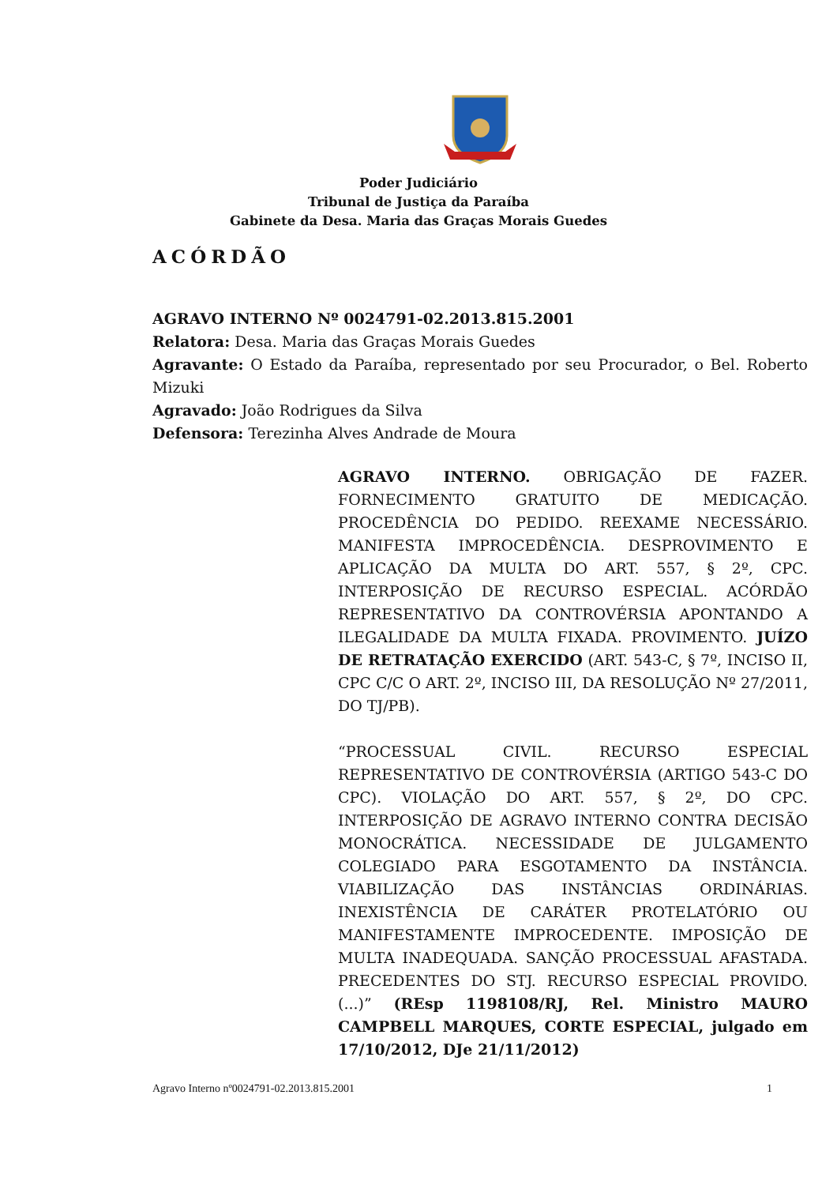Poder Judiciário
Tribunal de Justiça da Paraíba
Gabinete da Desa. Maria das Graças Morais Guedes
ACÓRDÃO
AGRAVO INTERNO Nº 0024791-02.2013.815.2001
Relatora: Desa. Maria das Graças Morais Guedes
Agravante: O Estado da Paraíba, representado por seu Procurador, o Bel. Roberto Mizuki
Agravado: João Rodrigues da Silva
Defensora: Terezinha Alves Andrade de Moura
AGRAVO INTERNO. OBRIGAÇÃO DE FAZER. FORNECIMENTO GRATUITO DE MEDICAÇÃO. PROCEDÊNCIA DO PEDIDO. REEXAME NECESSÁRIO. MANIFESTA IMPROCEDÊNCIA. DESPROVIMENTO E APLICAÇÃO DA MULTA DO ART. 557, § 2º, CPC. INTERPOSIÇÃO DE RECURSO ESPECIAL. ACÓRDÃO REPRESENTATIVO DA CONTROVÉRSIA APONTANDO A ILEGALIDADE DA MULTA FIXADA. PROVIMENTO. JUÍZO DE RETRATAÇÃO EXERCIDO (ART. 543-C, § 7º, INCISO II, CPC C/C O ART. 2º, INCISO III, DA RESOLUÇÃO Nº 27/2011, DO TJ/PB).
“PROCESSUAL CIVIL. RECURSO ESPECIAL REPRESENTATIVO DE CONTROVÉRSIA (ARTIGO 543-C DO CPC). VIOLAÇÃO DO ART. 557, § 2º, DO CPC. INTERPOSIÇÃO DE AGRAVO INTERNO CONTRA DECISÃO MONOCRÁTICA. NECESSIDADE DE JULGAMENTO COLEGIADO PARA ESGOTAMENTO DA INSTÂNCIA. VIABILIZAÇÃO DAS INSTÂNCIAS ORDINÁRIAS. INEXISTÊNCIA DE CARÁTER PROTELATÓRIO OU MANIFESTAMENTE IMPROCEDENTE. IMPOSIÇÃO DE MULTA INADEQUADA. SANÇÃO PROCESSUAL AFASTADA. PRECEDENTES DO STJ. RECURSO ESPECIAL PROVIDO. (...)” (REsp 1198108/RJ, Rel. Ministro MAURO CAMPBELL MARQUES, CORTE ESPECIAL, julgado em 17/10/2012, DJe 21/11/2012)
Agravo Interno nº0024791-02.2013.815.2001 1